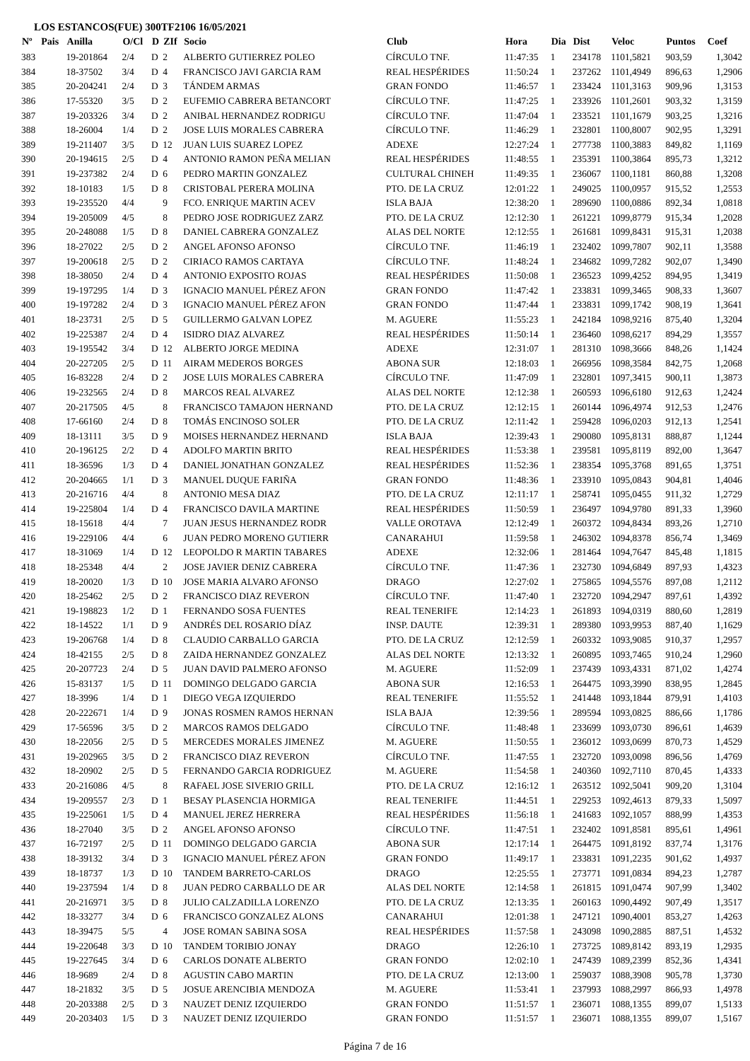LOS ESTANCOS(FUE) 300TF2106 16/05/2021
| Nº | Pais | Anilla | O/Cl | D | ZIf | Socio | Club | Hora | Dia | Dist | Veloc | Puntos | Coef |
| --- | --- | --- | --- | --- | --- | --- | --- | --- | --- | --- | --- | --- | --- |
| 383 | | 19-201864 | 2/4 | D | 2 | ALBERTO GUTIERREZ POLEO | CÍRCULO TNF. | 11:47:35 | 1 | 234178 | 1101,5821 | 903,59 | 1,3042 |
| 384 | | 18-37502 | 3/4 | D | 4 | FRANCISCO JAVI GARCIA RAM | REAL HESPÉRIDES | 11:50:24 | 1 | 237262 | 1101,4949 | 896,63 | 1,2906 |
| 385 | | 20-204241 | 2/4 | D | 3 | TÁNDEM ARMAS | GRAN FONDO | 11:46:57 | 1 | 233424 | 1101,3163 | 909,96 | 1,3153 |
| 386 | | 17-55320 | 3/5 | D | 2 | EUFEMIO CABRERA BETANCORT | CÍRCULO TNF. | 11:47:25 | 1 | 233926 | 1101,2601 | 903,32 | 1,3159 |
| 387 | | 19-203326 | 3/4 | D | 2 | ANIBAL HERNANDEZ RODRIGU | CÍRCULO TNF. | 11:47:04 | 1 | 233521 | 1101,1679 | 903,25 | 1,3216 |
| 388 | | 18-26004 | 1/4 | D | 2 | JOSE LUIS MORALES CABRERA | CÍRCULO TNF. | 11:46:29 | 1 | 232801 | 1100,8007 | 902,95 | 1,3291 |
| 389 | | 19-211407 | 3/5 | D | 12 | JUAN LUIS SUAREZ LOPEZ | ADEXE | 12:27:24 | 1 | 277738 | 1100,3883 | 849,82 | 1,1169 |
| 390 | | 20-194615 | 2/5 | D | 4 | ANTONIO RAMON PEÑA MELIAN | REAL HESPÉRIDES | 11:48:55 | 1 | 235391 | 1100,3864 | 895,73 | 1,3212 |
| 391 | | 19-237382 | 2/4 | D | 6 | PEDRO MARTIN GONZALEZ | CULTURAL CHINEH | 11:49:35 | 1 | 236067 | 1100,1181 | 860,88 | 1,3208 |
| 392 | | 18-10183 | 1/5 | D | 8 | CRISTOBAL PERERA MOLINA | PTO. DE LA CRUZ | 12:01:22 | 1 | 249025 | 1100,0957 | 915,52 | 1,2553 |
| 393 | | 19-235520 | 4/4 | | 9 | FCO. ENRIQUE MARTIN ACEV | ISLA BAJA | 12:38:20 | 1 | 289690 | 1100,0886 | 892,34 | 1,0818 |
| 394 | | 19-205009 | 4/5 | | 8 | PEDRO JOSE RODRIGUEZ ZARZ | PTO. DE LA CRUZ | 12:12:30 | 1 | 261221 | 1099,8779 | 915,34 | 1,2028 |
| 395 | | 20-248088 | 1/5 | D | 8 | DANIEL CABRERA GONZALEZ | ALAS DEL NORTE | 12:12:55 | 1 | 261681 | 1099,8431 | 915,31 | 1,2038 |
| 396 | | 18-27022 | 2/5 | D | 2 | ANGEL AFONSO AFONSO | CÍRCULO TNF. | 11:46:19 | 1 | 232402 | 1099,7807 | 902,11 | 1,3588 |
| 397 | | 19-200618 | 2/5 | D | 2 | CIRIACO RAMOS CARTAYA | CÍRCULO TNF. | 11:48:24 | 1 | 234682 | 1099,7282 | 902,07 | 1,3490 |
| 398 | | 18-38050 | 2/4 | D | 4 | ANTONIO EXPOSITO ROJAS | REAL HESPÉRIDES | 11:50:08 | 1 | 236523 | 1099,4252 | 894,95 | 1,3419 |
| 399 | | 19-197295 | 1/4 | D | 3 | IGNACIO MANUEL PÉREZ AFON | GRAN FONDO | 11:47:42 | 1 | 233831 | 1099,3465 | 908,33 | 1,3607 |
| 400 | | 19-197282 | 2/4 | D | 3 | IGNACIO MANUEL PÉREZ AFON | GRAN FONDO | 11:47:44 | 1 | 233831 | 1099,1742 | 908,19 | 1,3641 |
| 401 | | 18-23731 | 2/5 | D | 5 | GUILLERMO GALVAN LOPEZ | M. AGUERE | 11:55:23 | 1 | 242184 | 1098,9216 | 875,40 | 1,3204 |
| 402 | | 19-225387 | 2/4 | D | 4 | ISIDRO DIAZ ALVAREZ | REAL HESPÉRIDES | 11:50:14 | 1 | 236460 | 1098,6217 | 894,29 | 1,3557 |
| 403 | | 19-195542 | 3/4 | D | 12 | ALBERTO JORGE MEDINA | ADEXE | 12:31:07 | 1 | 281310 | 1098,3666 | 848,26 | 1,1424 |
| 404 | | 20-227205 | 2/5 | D | 11 | AIRAM MEDEROS BORGES | ABONA SUR | 12:18:03 | 1 | 266956 | 1098,3584 | 842,75 | 1,2068 |
| 405 | | 16-83228 | 2/4 | D | 2 | JOSE LUIS MORALES CABRERA | CÍRCULO TNF. | 11:47:09 | 1 | 232801 | 1097,3415 | 900,11 | 1,3873 |
| 406 | | 19-232565 | 2/4 | D | 8 | MARCOS REAL ALVAREZ | ALAS DEL NORTE | 12:12:38 | 1 | 260593 | 1096,6180 | 912,63 | 1,2424 |
| 407 | | 20-217505 | 4/5 | | 8 | FRANCISCO TAMAJON HERNAND | PTO. DE LA CRUZ | 12:12:15 | 1 | 260144 | 1096,4974 | 912,53 | 1,2476 |
| 408 | | 17-66160 | 2/4 | D | 8 | TOMÁS ENCINOSO SOLER | PTO. DE LA CRUZ | 12:11:42 | 1 | 259428 | 1096,0203 | 912,13 | 1,2541 |
| 409 | | 18-13111 | 3/5 | D | 9 | MOISES HERNANDEZ HERNAND | ISLA BAJA | 12:39:43 | 1 | 290080 | 1095,8131 | 888,87 | 1,1244 |
| 410 | | 20-196125 | 2/2 | D | 4 | ADOLFO MARTIN BRITO | REAL HESPÉRIDES | 11:53:38 | 1 | 239581 | 1095,8119 | 892,00 | 1,3647 |
| 411 | | 18-36596 | 1/3 | D | 4 | DANIEL JONATHAN GONZALEZ | REAL HESPÉRIDES | 11:52:36 | 1 | 238354 | 1095,3768 | 891,65 | 1,3751 |
| 412 | | 20-204665 | 1/1 | D | 3 | MANUEL DUQUE FARIÑA | GRAN FONDO | 11:48:36 | 1 | 233910 | 1095,0843 | 904,81 | 1,4046 |
| 413 | | 20-216716 | 4/4 | | 8 | ANTONIO MESA DIAZ | PTO. DE LA CRUZ | 12:11:17 | 1 | 258741 | 1095,0455 | 911,32 | 1,2729 |
| 414 | | 19-225804 | 1/4 | D | 4 | FRANCISCO DAVILA MARTINE | REAL HESPÉRIDES | 11:50:59 | 1 | 236497 | 1094,9780 | 891,33 | 1,3960 |
| 415 | | 18-15618 | 4/4 | | 7 | JUAN JESUS HERNANDEZ RODR | VALLE OROTAVA | 12:12:49 | 1 | 260372 | 1094,8434 | 893,26 | 1,2710 |
| 416 | | 19-229106 | 4/4 | | 6 | JUAN PEDRO MORENO GUTIERR | CANARAHUI | 11:59:58 | 1 | 246302 | 1094,8378 | 856,74 | 1,3469 |
| 417 | | 18-31069 | 1/4 | D | 12 | LEOPOLDO R MARTIN TABARES | ADEXE | 12:32:06 | 1 | 281464 | 1094,7647 | 845,48 | 1,1815 |
| 418 | | 18-25348 | 4/4 | | 2 | JOSE JAVIER DENIZ CABRERA | CÍRCULO TNF. | 11:47:36 | 1 | 232730 | 1094,6849 | 897,93 | 1,4323 |
| 419 | | 18-20020 | 1/3 | D | 10 | JOSE MARIA ALVARO AFONSO | DRAGO | 12:27:02 | 1 | 275865 | 1094,5576 | 897,08 | 1,2112 |
| 420 | | 18-25462 | 2/5 | D | 2 | FRANCISCO DIAZ REVERON | CÍRCULO TNF. | 11:47:40 | 1 | 232720 | 1094,2947 | 897,61 | 1,4392 |
| 421 | | 19-198823 | 1/2 | D | 1 | FERNANDO SOSA FUENTES | REAL TENERIFE | 12:14:23 | 1 | 261893 | 1094,0319 | 880,60 | 1,2819 |
| 422 | | 18-14522 | 1/1 | D | 9 | ANDRÉS DEL ROSARIO DÍAZ | INSP. DAUTE | 12:39:31 | 1 | 289380 | 1093,9953 | 887,40 | 1,1629 |
| 423 | | 19-206768 | 1/4 | D | 8 | CLAUDIO CARBALLO GARCIA | PTO. DE LA CRUZ | 12:12:59 | 1 | 260332 | 1093,9085 | 910,37 | 1,2957 |
| 424 | | 18-42155 | 2/5 | D | 8 | ZAIDA HERNANDEZ GONZALEZ | ALAS DEL NORTE | 12:13:32 | 1 | 260895 | 1093,7465 | 910,24 | 1,2960 |
| 425 | | 20-207723 | 2/4 | D | 5 | JUAN DAVID PALMERO AFONSO | M. AGUERE | 11:52:09 | 1 | 237439 | 1093,4331 | 871,02 | 1,4274 |
| 426 | | 15-83137 | 1/5 | D | 11 | DOMINGO DELGADO GARCIA | ABONA SUR | 12:16:53 | 1 | 264475 | 1093,3990 | 838,95 | 1,2845 |
| 427 | | 18-3996 | 1/4 | D | 1 | DIEGO VEGA IZQUIERDO | REAL TENERIFE | 11:55:52 | 1 | 241448 | 1093,1844 | 879,91 | 1,4103 |
| 428 | | 20-222671 | 1/4 | D | 9 | JONAS ROSMEN RAMOS HERNAN | ISLA BAJA | 12:39:56 | 1 | 289594 | 1093,0825 | 886,66 | 1,1786 |
| 429 | | 17-56596 | 3/5 | D | 2 | MARCOS RAMOS DELGADO | CÍRCULO TNF. | 11:48:48 | 1 | 233699 | 1093,0730 | 896,61 | 1,4639 |
| 430 | | 18-22056 | 2/5 | D | 5 | MERCEDES MORALES JIMENEZ | M. AGUERE | 11:50:55 | 1 | 236012 | 1093,0699 | 870,73 | 1,4529 |
| 431 | | 19-202965 | 3/5 | D | 2 | FRANCISCO DIAZ REVERON | CÍRCULO TNF. | 11:47:55 | 1 | 232720 | 1093,0098 | 896,56 | 1,4769 |
| 432 | | 18-20902 | 2/5 | D | 5 | FERNANDO GARCIA RODRIGUEZ | M. AGUERE | 11:54:58 | 1 | 240360 | 1092,7110 | 870,45 | 1,4333 |
| 433 | | 20-216086 | 4/5 | | 8 | RAFAEL JOSE SIVERIO GRILL | PTO. DE LA CRUZ | 12:16:12 | 1 | 263512 | 1092,5041 | 909,20 | 1,3104 |
| 434 | | 19-209557 | 2/3 | D | 1 | BESAY PLASENCIA HORMIGA | REAL TENERIFE | 11:44:51 | 1 | 229253 | 1092,4613 | 879,33 | 1,5097 |
| 435 | | 19-225061 | 1/5 | D | 4 | MANUEL JEREZ HERRERA | REAL HESPÉRIDES | 11:56:18 | 1 | 241683 | 1092,1057 | 888,99 | 1,4353 |
| 436 | | 18-27040 | 3/5 | D | 2 | ANGEL AFONSO AFONSO | CÍRCULO TNF. | 11:47:51 | 1 | 232402 | 1091,8581 | 895,61 | 1,4961 |
| 437 | | 16-72197 | 2/5 | D | 11 | DOMINGO DELGADO GARCIA | ABONA SUR | 12:17:14 | 1 | 264475 | 1091,8192 | 837,74 | 1,3176 |
| 438 | | 18-39132 | 3/4 | D | 3 | IGNACIO MANUEL PÉREZ AFON | GRAN FONDO | 11:49:17 | 1 | 233831 | 1091,2235 | 901,62 | 1,4937 |
| 439 | | 18-18737 | 1/3 | D | 10 | TANDEM BARRETO-CARLOS | DRAGO | 12:25:55 | 1 | 273771 | 1091,0834 | 894,23 | 1,2787 |
| 440 | | 19-237594 | 1/4 | D | 8 | JUAN PEDRO CARBALLO DE AR | ALAS DEL NORTE | 12:14:58 | 1 | 261815 | 1091,0474 | 907,99 | 1,3402 |
| 441 | | 20-216971 | 3/5 | D | 8 | JULIO CALZADILLA LORENZO | PTO. DE LA CRUZ | 12:13:35 | 1 | 260163 | 1090,4492 | 907,49 | 1,3517 |
| 442 | | 18-33277 | 3/4 | D | 6 | FRANCISCO GONZALEZ ALONS | CANARAHUI | 12:01:38 | 1 | 247121 | 1090,4001 | 853,27 | 1,4263 |
| 443 | | 18-39475 | 5/5 | | 4 | JOSE ROMAN SABINA SOSA | REAL HESPÉRIDES | 11:57:58 | 1 | 243098 | 1090,2885 | 887,51 | 1,4532 |
| 444 | | 19-220648 | 3/3 | D | 10 | TANDEM TORIBIO JONAY | DRAGO | 12:26:10 | 1 | 273725 | 1089,8142 | 893,19 | 1,2935 |
| 445 | | 19-227645 | 3/4 | D | 6 | CARLOS DONATE ALBERTO | GRAN FONDO | 12:02:10 | 1 | 247439 | 1089,2399 | 852,36 | 1,4341 |
| 446 | | 18-9689 | 2/4 | D | 8 | AGUSTIN CABO MARTIN | PTO. DE LA CRUZ | 12:13:00 | 1 | 259037 | 1088,3908 | 905,78 | 1,3730 |
| 447 | | 18-21832 | 3/5 | D | 5 | JOSUE ARENCIBIA MENDOZA | M. AGUERE | 11:53:41 | 1 | 237993 | 1088,2997 | 866,93 | 1,4978 |
| 448 | | 20-203388 | 2/5 | D | 3 | NAUZET DENIZ IZQUIERDO | GRAN FONDO | 11:51:57 | 1 | 236071 | 1088,1355 | 899,07 | 1,5133 |
| 449 | | 20-203403 | 1/5 | D | 3 | NAUZET DENIZ IZQUIERDO | GRAN FONDO | 11:51:57 | 1 | 236071 | 1088,1355 | 899,07 | 1,5167 |
Página 7 de 16